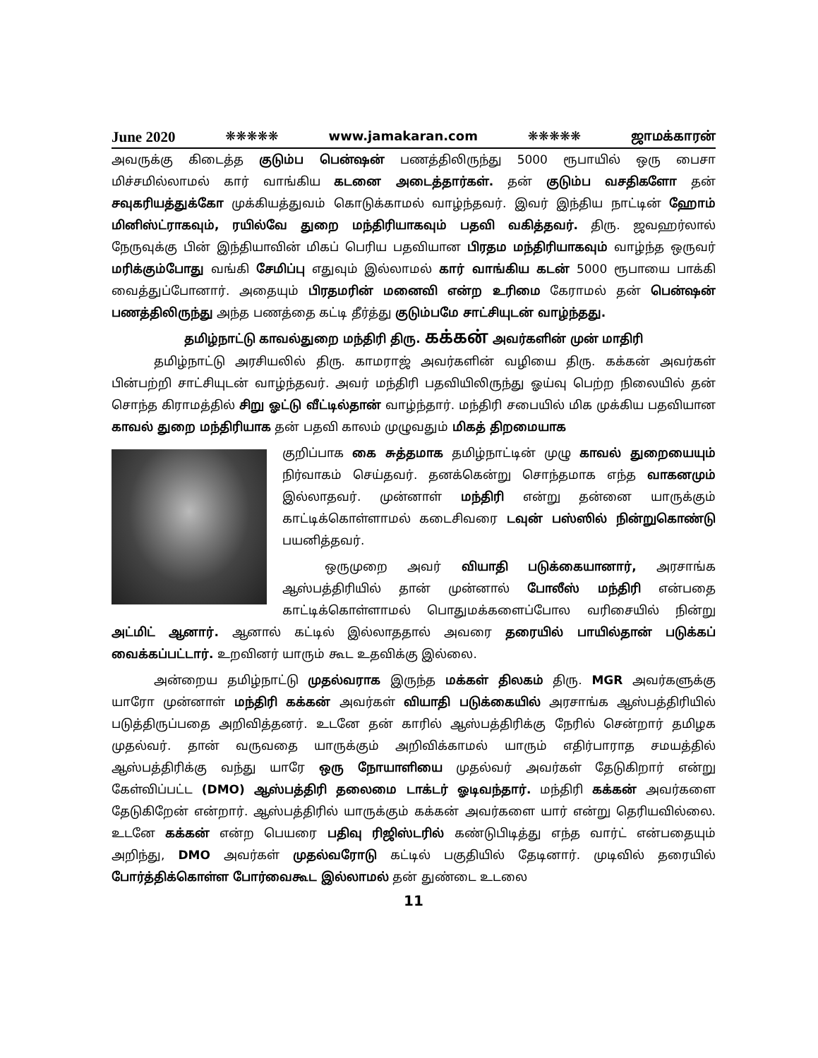June 2020 ❋❋❋❋❋ www.jamakaran.com ❋❋❋❋❋ ஜாமக்காரன்
அவருக்கு கிடைத்த குடும்ப பென்ஷன் பணத்திலிருந்து 5000 ரூபாயில் ஒரு பைசா மிச்சமில்லாமல் கார் வாங்கிய கடனை அடைத்தார்கள். தன் குடும்ப வசதிகளோ தன் சவுகரியத்துக்கோ முக்கியத்துவம் கொடுக்காமல் வாழ்ந்தவர். இவர் இந்திய நாட்டின் ஹோம் மினிஸ்ட்ராகவும், ரயில்வே துறை மந்திரியாகவும் பதவி வகித்தவர். திரு. ஜவஹர்லால் நேருவுக்கு பின் இந்தியாவின் மிகப் பெரிய பதவியான பிரதம மந்திரியாகவும் வாழ்ந்த ஒருவர் மரிக்கும்போது வங்கி சேமிப்பு எதுவும் இல்லாமல் கார் வாங்கிய கடன் 5000 ரூபாயை பாக்கி வைத்துப்போனார். அதையும் பிரதமரின் மனைவி என்ற உரிமை கேராமல் தன் பென்ஷன் பணத்திலிருந்து அந்த பணத்தை கட்டி தீர்த்து குடும்பமே சாட்சியுடன் வாழ்ந்தது.
தமிழ்நாட்டு காவல்துறை மந்திரி திரு. கக்கன் அவர்களின் முன் மாதிரி
தமிழ்நாட்டு அரசியலில் திரு. காமராஜ் அவர்களின் வழியை திரு. கக்கன் அவர்கள் பின்பற்றி சாட்சியுடன் வாழ்ந்தவர். அவர் மந்திரி பதவியிலிருந்து ஓய்வு பெற்ற நிலையில் தன் சொந்த கிராமத்தில் சிறு ஓட்டு வீட்டில்தான் வாழ்ந்தார். மந்திரி சபையில் மிக முக்கிய பதவியான காவல் துறை மந்திரியாக தன் பதவி காலம் முழுவதும் மிகத் திறமையாக
குறிப்பாக கை சுத்தமாக தமிழ்நாட்டின் முழு காவல் துறையையும் நிர்வாகம் செய்தவர். தனக்கென்று சொந்தமாக எந்த வாகனமும் இல்லாதவர். முன்னாள் மந்திரி என்று தன்னை யாருக்கும் காட்டிக்கொள்ளாமல் கடைசிவரை டவுன் பஸ்ஸில் நின்றுகொண்டு பயனித்தவர்.
ஒருமுறை அவர் வியாதி படுக்கையானார், அரசாங்க ஆஸ்பத்திரியில் தான் முன்னால் போலீஸ் மந்திரி என்பதை காட்டிக்கொள்ளாமல் பொதுமக்களைப்போல வரிசையில் நின்று அட்மிட் ஆனார். ஆனால் கட்டில் இல்லாததால் அவரை தரையில் பாயில்தான் படுக்கப் வைக்கப்பட்டார். உறவினர் யாரும் கூட உதவிக்கு இல்லை.
அன்றைய தமிழ்நாட்டு முதல்வராக இருந்த மக்கள் திலகம் திரு. MGR அவர்களுக்கு யாரோ முன்னாள் மந்திரி கக்கன் அவர்கள் வியாதி படுக்கையில் அரசாங்க ஆஸ்பத்திரியில் படுத்திருப்பதை அறிவித்தனர். உடனே தன் காரில் ஆஸ்பத்திரிக்கு நேரில் சென்றார் தமிழக முதல்வர். தான் வருவதை யாருக்கும் அறிவிக்காமல் யாரும் எதிர்பாராத சமயத்தில் ஆஸ்பத்திரிக்கு வந்து யாரே ஒரு நோயாளியை முதல்வர் அவர்கள் தேடுகிறார் என்று கேள்விப்பட்ட (DMO) ஆஸ்பத்திரி தலைமை டாக்டர் ஓடிவந்தார். மந்திரி கக்கன் அவர்களை தேடுகிறேன் என்றார். ஆஸ்பத்திரில் யாருக்கும் கக்கன் அவர்களை யார் என்று தெரியவில்லை. உடனே கக்கன் என்ற பெயரை பதிவு ரிஜிஸ்டரில் கண்டுபிடித்து எந்த வார்ட் என்பதையும் அறிந்து, DMO அவர்கள் முதல்வரோடு கட்டில் பகுதியில் தேடினார். முடிவில் தரையில் போர்த்திக்கொள்ள போர்வைகூட இல்லாமல் தன் துண்டை உடலை
11